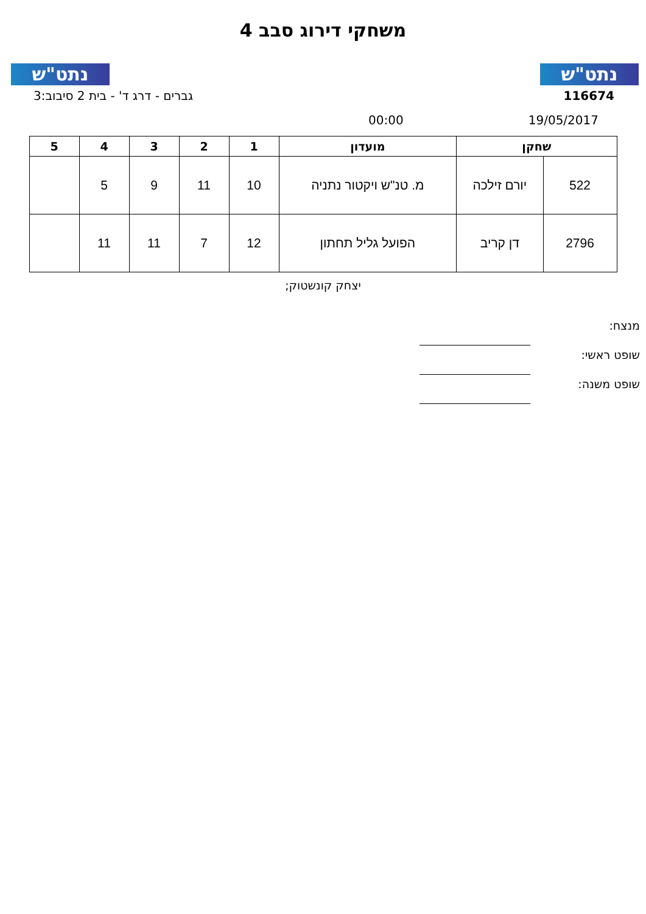נתט"ש
נתט"ש
משחקי דירוג סבב 4
116674 גברים - דרג ד' - בית 2 סיבוב:3
19/05/2017 00:00
| שחקן | | מועדון | 1 | 2 | 3 | 4 | 5 |
| --- | --- | --- | --- | --- | --- | --- | --- |
| 522 | יורם זילכה | מ. טנ"ש ויקטור נתניה | 10 | 11 | 9 | 5 | |
| 2796 | דן קריב | הפועל גליל תחתון | 12 | 7 | 11 | 11 | |
יצחק קונשטוק;
מנצח:
שופט ראשי:
שופט משנה: